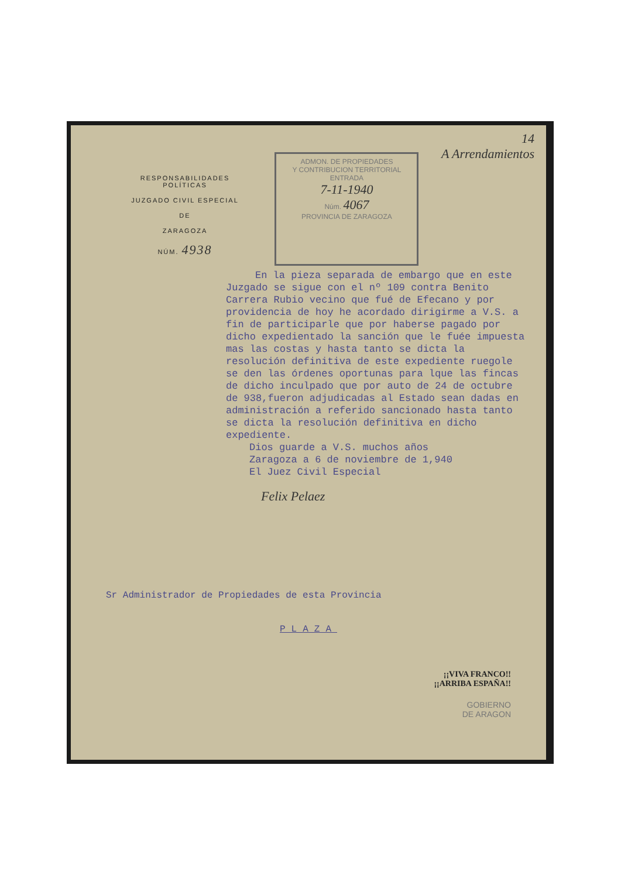RESPONSABILIDADES POLÍTICAS
JUZGADO CIVIL ESPECIAL
DE
ZARAGOZA
NÚM. 4938
ADMON. DE PROPIEDADES
Y CONTRIBUCION TERRITORIAL
ENTRADA
7-11-1940
Núm. 4067
PROVINCIA DE ZARAGOZA
14
A Arrendamientos
En la pieza separada de embargo que en este Juzgado se sigue con el nº 109 contra Benito Carrera Rubio vecino que fué de Efecano y por providencia de hoy he acordado dirigirme a V.S. a fin de participarle que por haberse pagado por dicho expedientado la sanción que le fuée impuesta mas las costas y hasta tanto se dicta la resolución definitiva de este expediente ruegole se den las órdenes oportunas para lque las fincas de dicho inculpado que por auto de 24 de octubre de 938,fueron adjudicadas al Estado sean dadas en administración a referido sancionado hasta tanto se dicta la resolución definitiva en dicho expediente.
Dios guarde a V.S. muchos años
Zaragoza a 6 de noviembre de 1,940
El Juez Civil Especial
Felix Pelaez
Sr Administrador de Propiedades de esta Provincia
PLAZA
¡¡VIVA FRANCO!!
¡¡ARRIBA ESPAÑA!!
GOBIERNO
DE ARAGON